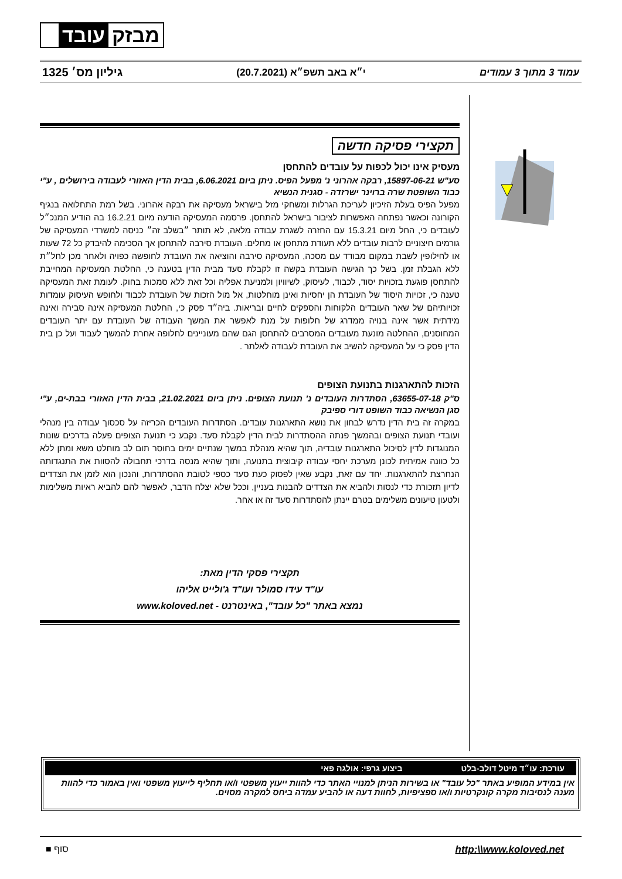מבזק עובד
עמוד 3 מתוך 3 עמודים י״א באב תשפ״א (20.7.2021) גיליון מס׳ 1325
תקצירי פסיקה חדשה
מעסיק אינו יכול לכפות על עובדים להתחסן
סע"ש 15897-06-21, רבקה אהרוני נ' מפעל הפיס. ניתן ביום 6.06.2021, בבית הדין האזורי לעבודה בירושלים , ע"י כבוד השופטת שרה ברוינר ישרזדה - סגנית הנשיא
מפעל הפיס בעלת הזיכיון לעריכת הגרלות ומשחקי מזל בישראל מעסיקה את רבקה אהרוני. בשל רמת התחלואה בנגיף הקורונה וכאשר נפתחה האפשרות לציבור בישראל להתחסן. פרסמה המעסיקה הודעה מיום 16.2.21 בה הודיע המנכ״ל לעובדים כי, החל מיום 15.3.21 עם החזרה לשגרת עבודה מלאה, לא תותר ״בשלב זה״ כניסה למשרדי המעסיקה של גורמים חיצוניים לרבות עובדים ללא תעודת מתחסן או מחלים. העובדת סירבה להתחסן אך הסכימה להיבדק כל 72 שעות או לחילופין לשבת במקום מבודד עם מסכה, המעסיקה סירבה והוציאה את העובדת לחופשה כפויה ולאחר מכן לחל״ת ללא הגבלת זמן. בשל כך הגישה העובדת בקשה זו לקבלת סעד מבית הדין בטענה כי, החלטת המעסיקה המחייבת להתחסן פוגעת בזכויות יסוד, לכבוד, לעיסוק, לשיוויון ולמניעת אפליה וכל זאת ללא סמכות בחוק. לעומת זאת המעסיקה טענה כי, זכויות היסוד של העובדת הן יחסיות ואינן מוחלטות, אל מול הזכות של העובדת לכבוד ולחופש העיסוק עומדות זכויותיהם של שאר העובדים הלקוחות והספקים לחיים ובריאות. ביה״ד פסק כי, החלטת המעסיקה אינה סבירה ואינה מידתית אשר אינה בנויה ממדרג של חלופות על מנת לאפשר את המשך העבודה של העובדת עם יתר העובדים המחוסנים, ההחלטה מונעת מעובדים המסרבים להתחסן הגם שהם מעוניינים לחלופה אחרת להמשך לעבוד ועל כן בית הדין פסק כי על המעסיקה להשיב את העובדת לעבודה לאלתר .
הזכות להתארגנות בתנועת הצופים
ס"ק 63655-07-18, הסתדרות העובדים נ' תנועת הצופים. ניתן ביום 21.02.2021, בבית הדין האזורי בבת-ים, ע"י סגן הנשיאה כבוד השופט דורי ספיבק
במקרה זה בית הדין נדרש לבחון את נושא התארגנות עובדים. הסתדרות העובדים הכריזה על סכסוך עבודה בין מנהלי ועובדי תנועת הצופים ובהמשך פנתה ההסתדרות לבית הדין לקבלת סעד. נקבע כי תנועת הצופים פעלה בדרכים שונות המנוגדות לדין לסיכול התארגנות עובדיה, תוך שהיא מנהלת במשך שנתיים ימים בחוסר תום לב מוחלט משא ומתן ללא כל כוונה אמיתית לכונן מערכת יחסי עבודה קיבוצית בתנועה, ותוך שהיא מנסה בדרכי תחבולה להסוות את התנגדותה הנחרצת להתארגנות. יחד עם זאת, נקבע שאין לפסוק כעת סעד כספי לטובת ההסתדרות, והנכון הוא לזמן את הצדדים לדיון תזכורת כדי לנסות ולהביא את הצדדים להבנות בעניין, וככל שלא יצלח הדבר, לאפשר להם להביא ראיות משלימות ולטעון טיעונים משלימים בטרם יינתן להסתדרות סעד זה או אחר.
תקצירי פסקי הדין מאת:
עו"ד עידו סמולר ועו"ד ג'ולייט אליהו
נמצא באתר "כל עובד", באינטרנט - www.koloved.net
עורכת: עו״ד מיטל דולב-בלט ביצוע גרפי: אולגה פאי
אין במידע המופיע באתר "כל עובד" או בשירות הניתן למנויי האתר כדי להוות ייעוץ משפטי ו/או תחליף לייעוץ משפטי ואין באמור כדי להוות מענה לנסיבות מקרה קונקרטיות ו/או ספציפיות, לחוות דעה או להביע עמדה ביחס למקרה מסוים.
http:\\www.koloved.net סוף ■